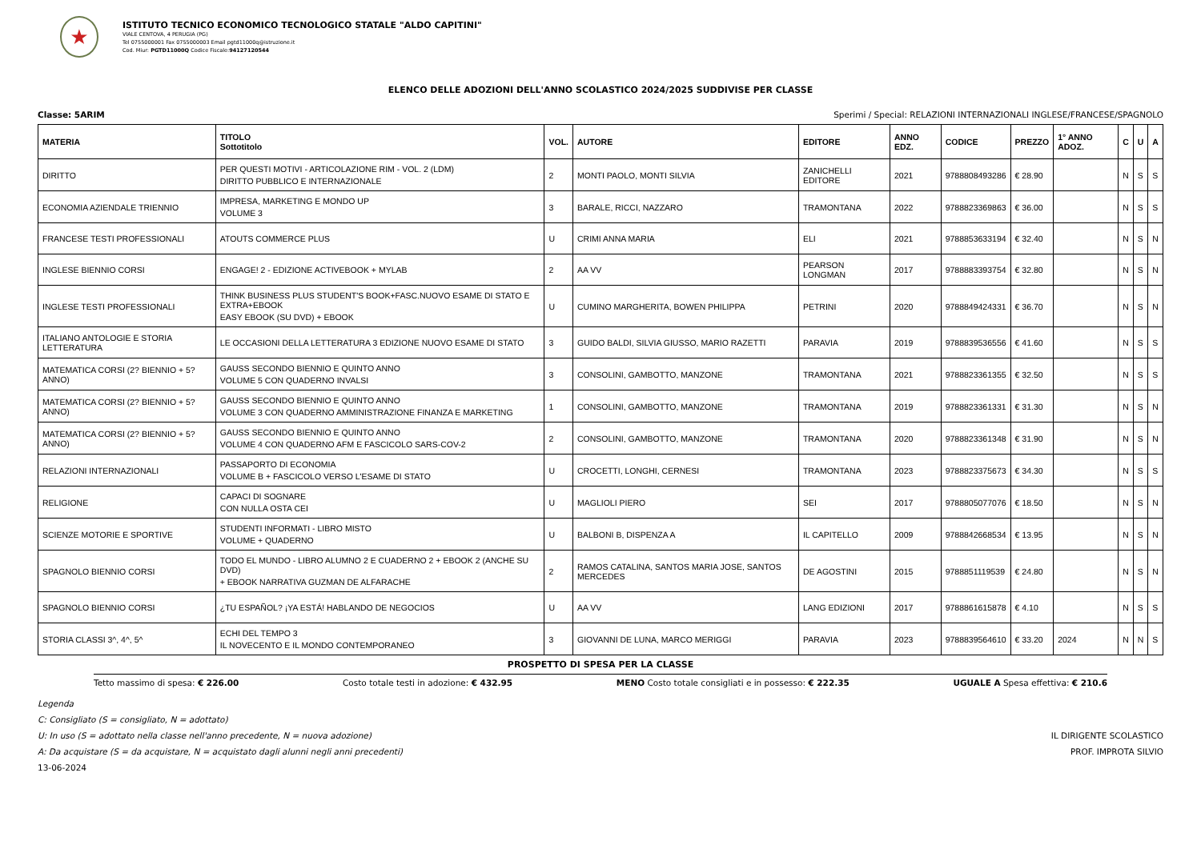★
ISTITUTO TECNICO ECONOMICO TECNOLOGICO STATALE "ALDO CAPITINI"
VIALE CENTOVA, 4 PERUGIA (PG)
Tel 0755000001 Fax 0755000003 Email pgtd11000q@istruzione.it
Cod. Miur: PGTD11000Q Codice Fiscale:94127120544
ELENCO DELLE ADOZIONI DELL'ANNO SCOLASTICO 2024/2025 SUDDIVISE PER CLASSE
Classe: 5ARIM Sperimi / Special: RELAZIONI INTERNAZIONALI INGLESE/FRANCESE/SPAGNOLO
| MATERIA | TITOLO Sottotitolo | VOL. | AUTORE | EDITORE | ANNO EDZ. | CODICE | PREZZO | 1° ANNO ADOZ. | C | U | A |
| --- | --- | --- | --- | --- | --- | --- | --- | --- | --- | --- | --- |
| DIRITTO | PER QUESTI MOTIVI - ARTICOLAZIONE RIM - VOL. 2 (LDM) DIRITTO PUBBLICO E INTERNAZIONALE | 2 | MONTI PAOLO, MONTI SILVIA | ZANICHELLI EDITORE | 2021 | 9788808493286 | € 28.90 | | N | S | S |
| ECONOMIA AZIENDALE TRIENNIO | IMPRESA, MARKETING E MONDO UP VOLUME 3 | 3 | BARALE, RICCI, NAZZARO | TRAMONTANA | 2022 | 9788823369863 | € 36.00 | | N | S | S |
| FRANCESE TESTI PROFESSIONALI | ATOUTS COMMERCE PLUS | U | CRIMI ANNA MARIA | ELI | 2021 | 9788853633194 | € 32.40 | | N | S | N |
| INGLESE BIENNIO CORSI | ENGAGE! 2 - EDIZIONE ACTIVEBOOK + MYLAB | 2 | AA VV | PEARSON LONGMAN | 2017 | 9788883393754 | € 32.80 | | N | S | N |
| INGLESE TESTI PROFESSIONALI | THINK BUSINESS PLUS STUDENT'S BOOK+FASC.NUOVO ESAME DI STATO E EXTRA+EBOOK EASY EBOOK (SU DVD) + EBOOK | U | CUMINO MARGHERITA, BOWEN PHILIPPA | PETRINI | 2020 | 9788849424331 | € 36.70 | | N | S | N |
| ITALIANO ANTOLOGIE E STORIA LETTERATURA | LE OCCASIONI DELLA LETTERATURA 3 EDIZIONE NUOVO ESAME DI STATO | 3 | GUIDO BALDI, SILVIA GIUSSO, MARIO RAZETTI | PARAVIA | 2019 | 9788839536556 | € 41.60 | | N | S | S |
| MATEMATICA CORSI (2? BIENNIO + 5? ANNO) | GAUSS SECONDO BIENNIO E QUINTO ANNO VOLUME 5 CON QUADERNO INVALSI | 3 | CONSOLINI, GAMBOTTO, MANZONE | TRAMONTANA | 2021 | 9788823361355 | € 32.50 | | N | S | S |
| MATEMATICA CORSI (2? BIENNIO + 5? ANNO) | GAUSS SECONDO BIENNIO E QUINTO ANNO VOLUME 3 CON QUADERNO AMMINISTRAZIONE FINANZA E MARKETING | 1 | CONSOLINI, GAMBOTTO, MANZONE | TRAMONTANA | 2019 | 9788823361331 | € 31.30 | | N | S | N |
| MATEMATICA CORSI (2? BIENNIO + 5? ANNO) | GAUSS SECONDO BIENNIO E QUINTO ANNO VOLUME 4 CON QUADERNO AFM E FASCICOLO SARS-COV-2 | 2 | CONSOLINI, GAMBOTTO, MANZONE | TRAMONTANA | 2020 | 9788823361348 | € 31.90 | | N | S | N |
| RELAZIONI INTERNAZIONALI | PASSAPORTO DI ECONOMIA VOLUME B + FASCICOLO VERSO L'ESAME DI STATO | U | CROCETTI, LONGHI, CERNESI | TRAMONTANA | 2023 | 9788823375673 | € 34.30 | | N | S | S |
| RELIGIONE | CAPACI DI SOGNARE CON NULLA OSTA CEI | U | MAGLIOLI PIERO | SEI | 2017 | 9788805077076 | € 18.50 | | N | S | N |
| SCIENZE MOTORIE E SPORTIVE | STUDENTI INFORMATI - LIBRO MISTO VOLUME + QUADERNO | U | BALBONI B, DISPENZA A | IL CAPITELLO | 2009 | 9788842668534 | € 13.95 | | N | S | N |
| SPAGNOLO BIENNIO CORSI | TODO EL MUNDO - LIBRO ALUMNO 2 E CUADERNO 2 + EBOOK 2 (ANCHE SU DVD) + EBOOK NARRATIVA GUZMAN DE ALFARACHE | 2 | RAMOS CATALINA, SANTOS MARIA JOSE, SANTOS MERCEDES | DE AGOSTINI | 2015 | 9788851119539 | € 24.80 | | N | S | N |
| SPAGNOLO BIENNIO CORSI | ¿TU ESPAÑOL? ¡YA ESTÁ! HABLANDO DE NEGOCIOS | U | AA VV | LANG EDIZIONI | 2017 | 9788861615878 | € 4.10 | | N | S | S |
| STORIA CLASSI 3^, 4^, 5^ | ECHI DEL TEMPO 3 IL NOVECENTO E IL MONDO CONTEMPORANEO | 3 | GIOVANNI DE LUNA, MARCO MERIGGI | PARAVIA | 2023 | 9788839564610 | € 33.20 | 2024 | N | N | S |
PROSPETTO DI SPESA PER LA CLASSE
Tetto massimo di spesa: € 226.00 Costo totale testi in adozione: € 432.95 MENO Costo totale consigliati e in possesso: € 222.35 UGUALE A Spesa effettiva: € 210.6
Legenda
C: Consigliato (S = consigliato, N = adottato)
U: In uso (S = adottato nella classe nell'anno precedente, N = nuova adozione)
A: Da acquistare (S = da acquistare, N = acquistato dagli alunni negli anni precedenti)
13-06-2024
IL DIRIGENTE SCOLASTICO
PROF. IMPROTA SILVIO